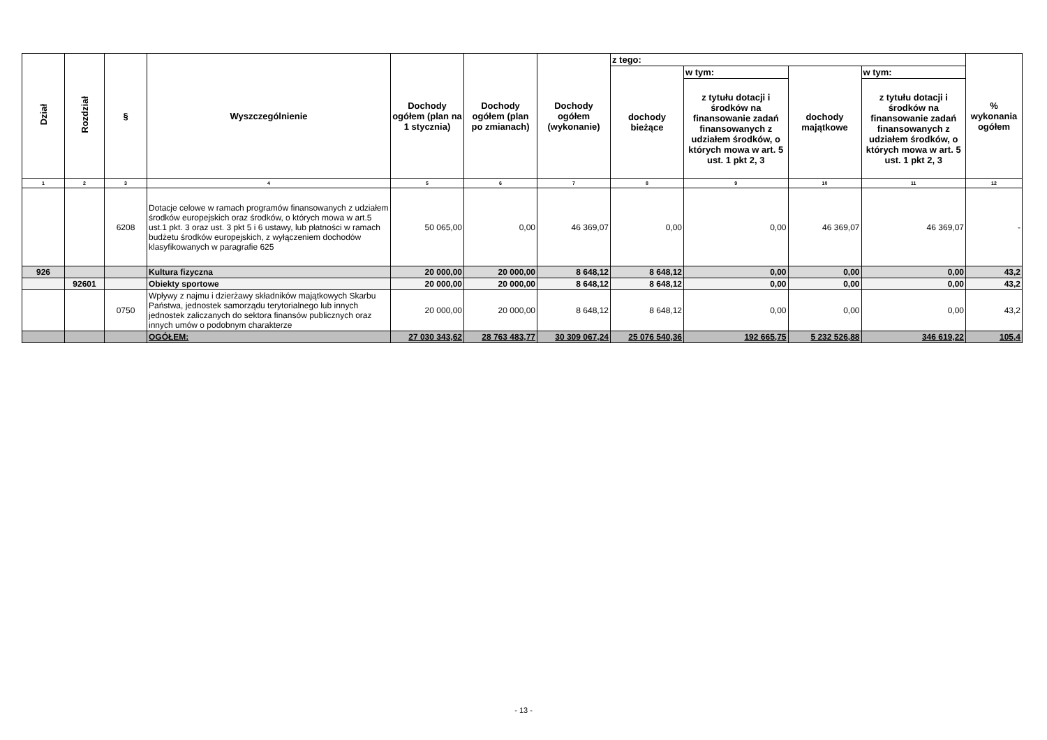| Dział | Rozdział | § | Wyszczególnienie | Dochody ogółem (plan na 1 stycznia) | Dochody ogółem (plan po zmianach) | Dochody ogółem (wykonanie) | z tego: | | | | % wykonania ogółem |
| --- | --- | --- | --- | --- | --- | --- | --- | --- | --- | --- | --- |
| | | | | | | | dochody bieżące | w tym: | dochody majątkowe | w tym: | |
| | | | | | | | | z tytułu dotacji i środków na finansowanie zadań finansowanych z udziałem środków, o których mowa w art. 5 ust. 1 pkt 2, 3 | | z tytułu dotacji i środków na finansowanie zadań finansowanych z udziałem środków, o których mowa w art. 5 ust. 1 pkt 2, 3 | |
| 1 | 2 | 3 | 4 | 5 | 6 | 7 | 8 | 9 | 10 | 11 | 12 |
| | | 6208 | Dotacje celowe w ramach programów finansowanych z udziałem środków europejskich oraz środków, o których mowa w art.5 ust.1 pkt. 3 oraz ust. 3 pkt 5 i 6 ustawy, lub płatności w ramach budżetu środków europejskich, z wyłączeniem dochodów klasyfikowanych w paragrafie 625 | 50 065,00 | 0,00 | 46 369,07 | 0,00 | 0,00 | 46 369,07 | 46 369,07 | - |
| 926 | | | Kultura fizyczna | 20 000,00 | 20 000,00 | 8 648,12 | 8 648,12 | 0,00 | 0,00 | 0,00 | 43,2 |
| | 92601 | | Obiekty sportowe | 20 000,00 | 20 000,00 | 8 648,12 | 8 648,12 | 0,00 | 0,00 | 0,00 | 43,2 |
| | | 0750 | Wpływy z najmu i dzierżawy składników majątkowych Skarbu Państwa, jednostek samorządu terytorialnego lub innych jednostek zaliczanych do sektora finansów publicznych oraz innych umów o podobnym charakterze | 20 000,00 | 20 000,00 | 8 648,12 | 8 648,12 | 0,00 | 0,00 | 0,00 | 43,2 |
| | | | OGÓŁEM: | 27 030 343,62 | 28 763 483,77 | 30 309 067,24 | 25 076 540,36 | 192 665,75 | 5 232 526,88 | 346 619,22 | 105,4 |
- 13 -